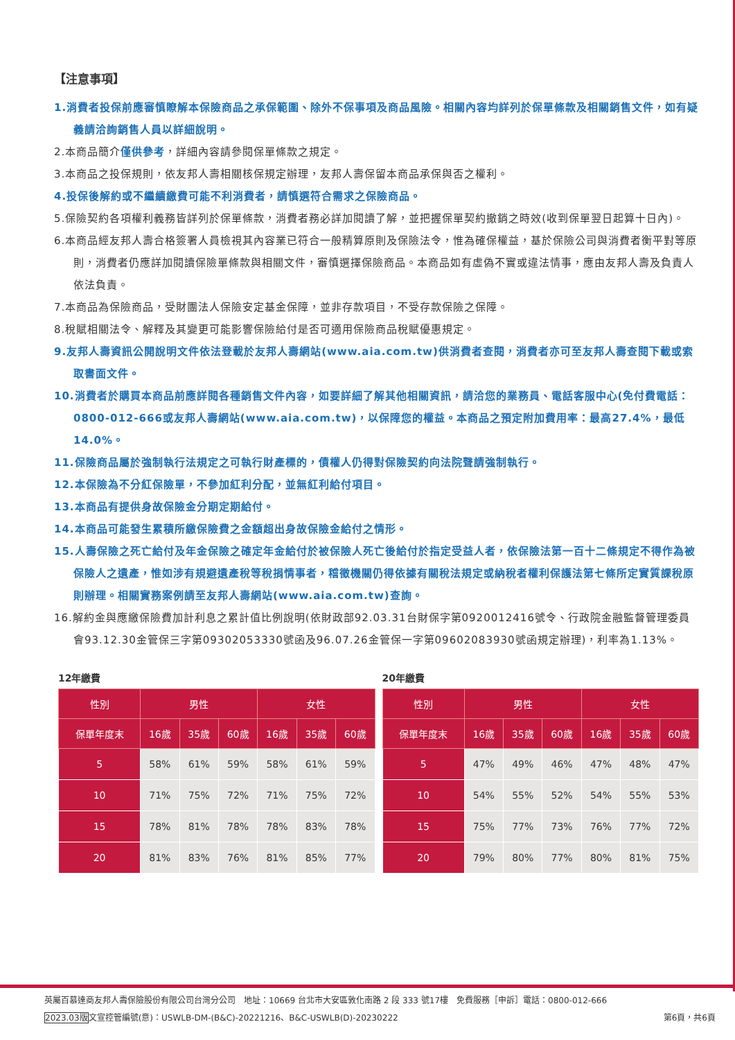【注意事項】
1.消費者投保前應審慎瞭解本保險商品之承保範圍、除外不保事項及商品風險。相關內容均詳列於保單條款及相關銷售文件，如有疑義請洽詢銷售人員以詳細說明。
2.本商品簡介僅供參考，詳細內容請參閱保單條款之規定。
3.本商品之投保規則，依友邦人壽相關核保規定辦理，友邦人壽保留本商品承保與否之權利。
4.投保後解約或不繼續繳費可能不利消費者，請慎選符合需求之保險商品。
5.保險契約各項權利義務皆詳列於保單條款，消費者務必詳加閱讀了解，並把握保單契約撤銷之時效(收到保單翌日起算十日內)。
6.本商品經友邦人壽合格簽署人員檢視其內容業已符合一般精算原則及保險法令，惟為確保權益，基於保險公司與消費者衡平對等原則，消費者仍應詳加閱讀保險單條款與相關文件，審慎選擇保險商品。本商品如有虛偽不實或違法情事，應由友邦人壽及負責人依法負責。
7.本商品為保險商品，受財團法人保險安定基金保障，並非存款項目，不受存款保險之保障。
8.稅賦相關法令、解釋及其變更可能影響保險給付是否可適用保險商品稅賦優惠規定。
9.友邦人壽資訊公開說明文件依法登載於友邦人壽網站(www.aia.com.tw)供消費者查閱，消費者亦可至友邦人壽查閱下載或索取書面文件。
10.消費者於購買本商品前應詳閱各種銷售文件內容，如要詳細了解其他相關資訊，請洽您的業務員、電話客服中心(免付費電話：0800-012-666或友邦人壽網站(www.aia.com.tw)，以保障您的權益。本商品之預定附加費用率：最高27.4%，最低14.0%。
11.保險商品屬於強制執行法規定之可執行財產標的，債權人仍得對保險契約向法院聲請強制執行。
12.本保險為不分紅保險單，不參加紅利分配，並無紅利給付項目。
13.本商品有提供身故保險金分期定期給付。
14.本商品可能發生累積所繳保險費之金額超出身故保險金給付之情形。
15.人壽保險之死亡給付及年金保險之確定年金給付於被保險人死亡後給付於指定受益人者，依保險法第一百十二條規定不得作為被保險人之遺產，惟如涉有規避遺產稅等稅捐情事者，稽徵機關仍得依據有關稅法規定或納稅者權利保護法第七條所定實質課稅原則辦理。相關實務案例請至友邦人壽網站(www.aia.com.tw)查詢。
16.解約金與應繳保險費加計利息之累計值比例說明(依財政部92.03.31台財保字第0920012416號令、行政院金融監督管理委員會93.12.30金管保三字第09302053330號函及96.07.26金管保一字第09602083930號函規定辦理)，利率為1.13%。
12年繳費
| 性別 | 男性 | | | 女性 | | |
| --- | --- | --- | --- | --- | --- | --- |
| 保單年度末 | 16歲 | 35歲 | 60歲 | 16歲 | 35歲 | 60歲 |
| 5 | 58% | 61% | 59% | 58% | 61% | 59% |
| 10 | 71% | 75% | 72% | 71% | 75% | 72% |
| 15 | 78% | 81% | 78% | 78% | 83% | 78% |
| 20 | 81% | 83% | 76% | 81% | 85% | 77% |
20年繳費
| 性別 | 男性 | | | 女性 | | |
| --- | --- | --- | --- | --- | --- | --- |
| 保單年度末 | 16歲 | 35歲 | 60歲 | 16歲 | 35歲 | 60歲 |
| 5 | 47% | 49% | 46% | 47% | 48% | 47% |
| 10 | 54% | 55% | 52% | 54% | 55% | 53% |
| 15 | 75% | 77% | 73% | 76% | 77% | 72% |
| 20 | 79% | 80% | 77% | 80% | 81% | 75% |
英屬百慕達商友邦人壽保險股份有限公司台灣分公司　地址：10669 台北市大安區敦化南路 2 段 333 號17樓　免費服務［申訴］電話：0800-012-666
2023.03版文宣控管編號(意)：USWLB-DM-(B&C)-20221216、B&C-USWLB(D)-20230222 第6頁，共6頁